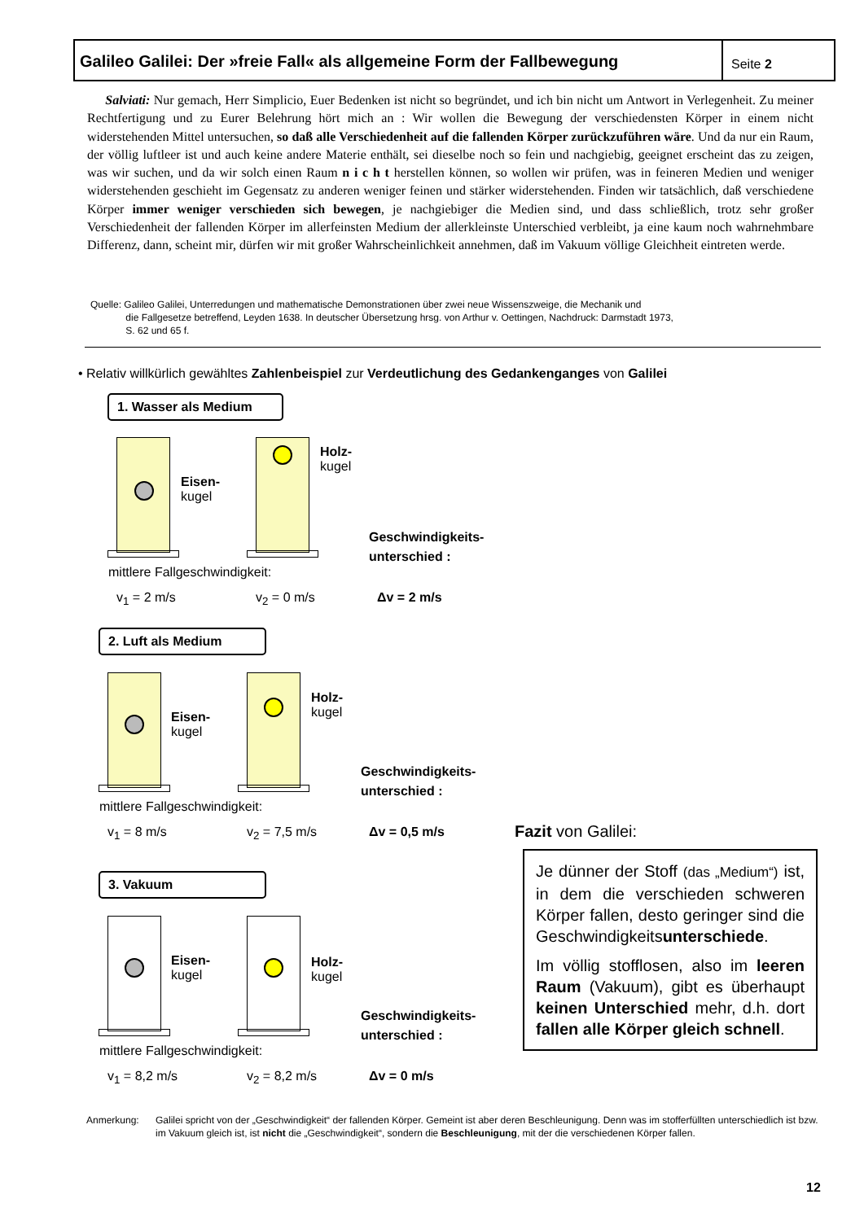Galileo Galilei: Der »freie Fall« als allgemeine Form der Fallbewegung
Seite 2
Salviati: Nur gemach, Herr Simplicio, Euer Bedenken ist nicht so begründet, und ich bin nicht um Antwort in Verlegenheit. Zu meiner Rechtfertigung und zu Eurer Belehrung hört mich an : Wir wollen die Bewegung der verschiedensten Körper in einem nicht widerstehenden Mittel untersuchen, so daß alle Verschiedenheit auf die fallenden Körper zurückzuführen wäre. Und da nur ein Raum, der völlig luftleer ist und auch keine andere Materie enthält, sei dieselbe noch so fein und nachgiebig, geeignet erscheint das zu zeigen, was wir suchen, und da wir solch einen Raum n i c h t herstellen können, so wollen wir prüfen, was in feineren Medien und weniger widerstehenden geschieht im Gegensatz zu anderen weniger feinen und stärker widerstehenden. Finden wir tatsächlich, daß verschiedene Körper immer weniger verschieden sich bewegen, je nachgiebiger die Medien sind, und dass schließlich, trotz sehr großer Verschiedenheit der fallenden Körper im allerfeinsten Medium der allerkleinste Unterschied verbleibt, ja eine kaum noch wahrnehmbare Differenz, dann, scheint mir, dürfen wir mit großer Wahrscheinlichkeit annehmen, daß im Vakuum völlige Gleichheit eintreten werde.
Quelle: Galileo Galilei, Unterredungen und mathematische Demonstrationen über zwei neue Wissenszweige, die Mechanik und
die Fallgesetze betreffend, Leyden 1638. In deutscher Übersetzung hrsg. von Arthur v. Oettingen, Nachdruck: Darmstadt 1973,
S. 62 und 65 f.
• Relativ willkürlich gewähltes Zahlenbeispiel zur Verdeutlichung des Gedankenganges von Galilei
1. Wasser als Medium
Eisen-
kugel
Holz-
kugel
Geschwindigkeits-
unterschied :
mittlere Fallgeschwindigkeit:
v<sub>1</sub> = 2 m/s v<sub>2</sub> = 0 m/s Δv = 2 m/s
2. Luft als Medium
Eisen-
kugel
Holz-
kugel
Geschwindigkeits-
unterschied :
mittlere Fallgeschwindigkeit:
v<sub>1</sub> = 8 m/s v<sub>2</sub> = 7,5 m/s Δv = 0,5 m/s
3. Vakuum
Eisen-
kugel
Holz-
kugel
Geschwindigkeits-
unterschied :
mittlere Fallgeschwindigkeit:
v<sub>1</sub> = 8,2 m/s v<sub>2</sub> = 8,2 m/s Δv = 0 m/s
Fazit von Galilei:
Je dünner der Stoff (das „Medium“) ist, in dem die verschieden schweren Körper fallen, desto geringer sind die Geschwindig­keitsunterschiede.
Im völlig stofflosen, also im leeren Raum (Vakuum), gibt es überhaupt keinen Unterschied mehr, d.h. dort fallen alle Körper gleich schnell.
Anmerkung: Galilei spricht von der „Geschwindigkeit“ der fallenden Körper. Gemeint ist aber deren Beschleunigung. Denn was im stofferfüllten unterschiedlich ist bzw. im Vakuum gleich ist, ist nicht die „Geschwindigkeit“, sondern die Beschleunigung, mit der die verschiedenen Körper fallen.
12